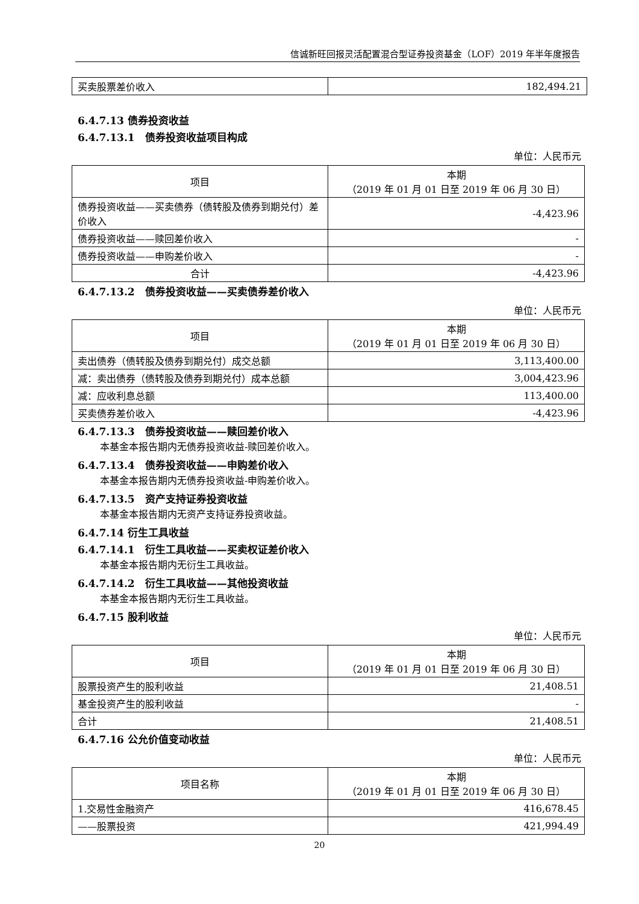信诚新旺回报灵活配置混合型证券投资基金（LOF）2019 年半年度报告
| 买卖股票差价收入 | 182,494.21 |
6.4.7.13 债券投资收益
6.4.7.13.1　债券投资收益项目构成
单位：人民币元
| 项目 | 本期 （2019 年 01 月 01 日至 2019 年 06 月 30 日） |
| --- | --- |
| 债券投资收益——买卖债券（债转股及债券到期兑付）差价收入 | -4,423.96 |
| 债券投资收益——赎回差价收入 | - |
| 债券投资收益——申购差价收入 | - |
| 合计 | -4,423.96 |
6.4.7.13.2　债券投资收益——买卖债券差价收入
单位：人民币元
| 项目 | 本期 （2019 年 01 月 01 日至 2019 年 06 月 30 日） |
| --- | --- |
| 卖出债券（债转股及债券到期兑付）成交总额 | 3,113,400.00 |
| 减：卖出债券（债转股及债券到期兑付）成本总额 | 3,004,423.96 |
| 减：应收利息总额 | 113,400.00 |
| 买卖债券差价收入 | -4,423.96 |
6.4.7.13.3　债券投资收益——赎回差价收入
本基金本报告期内无债券投资收益-赎回差价收入。
6.4.7.13.4　债券投资收益——申购差价收入
本基金本报告期内无债券投资收益-申购差价收入。
6.4.7.13.5　资产支持证券投资收益
本基金本报告期内无资产支持证券投资收益。
6.4.7.14 衍生工具收益
6.4.7.14.1　衍生工具收益——买卖权证差价收入
本基金本报告期内无衍生工具收益。
6.4.7.14.2　衍生工具收益——其他投资收益
本基金本报告期内无衍生工具收益。
6.4.7.15 股利收益
单位：人民币元
| 项目 | 本期 （2019 年 01 月 01 日至 2019 年 06 月 30 日） |
| --- | --- |
| 股票投资产生的股利收益 | 21,408.51 |
| 基金投资产生的股利收益 | - |
| 合计 | 21,408.51 |
6.4.7.16 公允价值变动收益
单位：人民币元
| 项目名称 | 本期 （2019 年 01 月 01 日至 2019 年 06 月 30 日） |
| --- | --- |
| 1.交易性金融资产 | 416,678.45 |
| ——股票投资 | 421,994.49 |
20